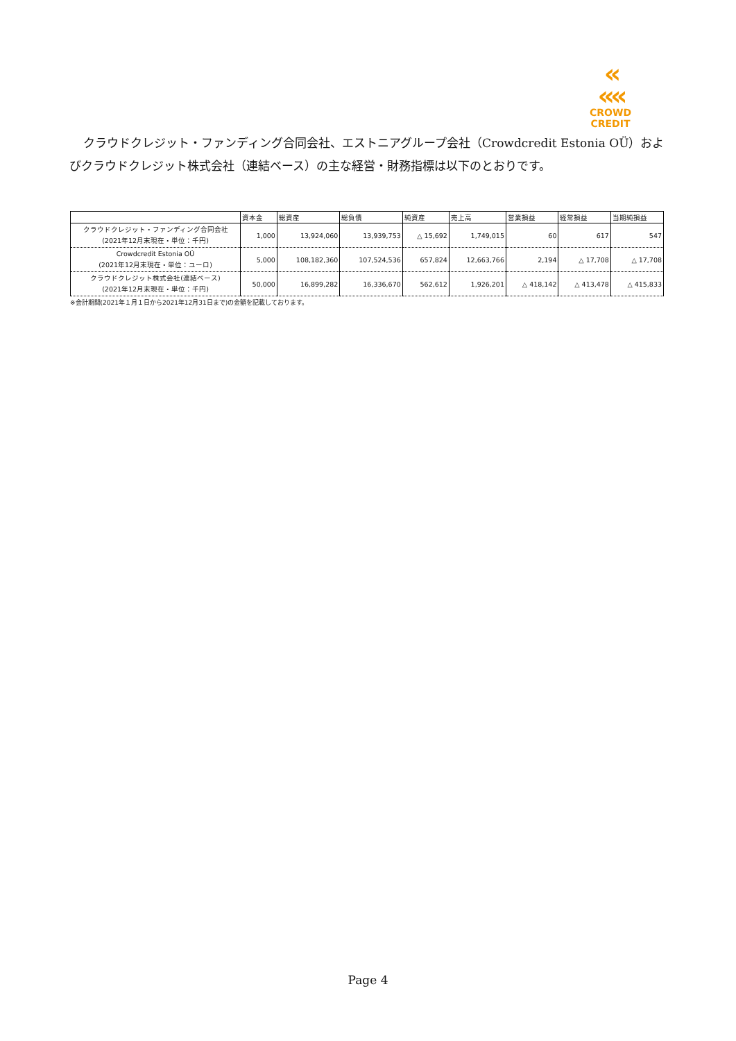«
««
CROWD CREDIT
クラウドクレジット・ファンディング合同会社、エストニアグループ会社（Crowdcredit Estonia OÜ）およびクラウドクレジット株式会社（連結ベース）の主な経営・財務指標は以下のとおりです。
| | 資本金 | 総資産 | 総負債 | 純資産 | 売上高 | 営業損益 | 経常損益 | 当期純損益 |
| --- | --- | --- | --- | --- | --- | --- | --- | --- |
| クラウドクレジット・ファンディング合同会社 (2021年12月末現在・単位：千円) | 1,000 | 13,924,060 | 13,939,753 | △ 15,692 | 1,749,015 | 60 | 617 | 547 |
| Crowdcredit Estonia OÜ (2021年12月末現在・単位：ユーロ) | 5,000 | 108,182,360 | 107,524,536 | 657,824 | 12,663,766 | 2,194 | △ 17,708 | △ 17,708 |
| クラウドクレジット株式会社(連結ベース) (2021年12月末現在・単位：千円) | 50,000 | 16,899,282 | 16,336,670 | 562,612 | 1,926,201 | △ 418,142 | △ 413,478 | △ 415,833 |
※会計期間(2021年１月１日から2021年12月31日まで)の金額を記載しております。
Page 4